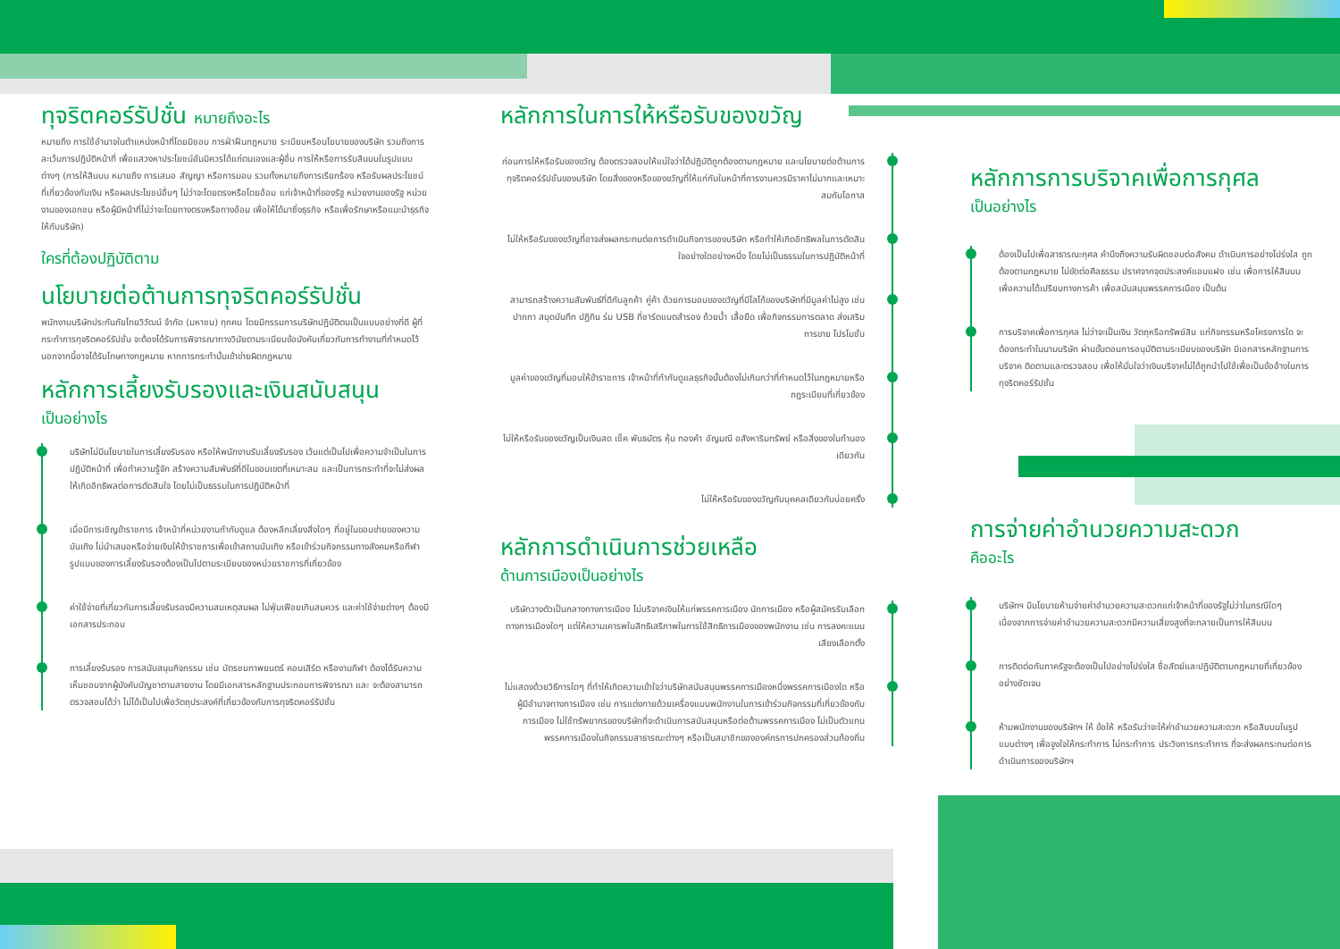ทุจริตคอร์รัปชั่น หมายถึงอะไร
หมายถึง การใช้อำนาจในตำแหน่งหน้าที่โดยมิชอบ การฝ่าฝืนกฎหมาย ระเบียบหรือนโยบายของบริษัท รวมถึงการละเว้นการปฏิบัติหน้าที่ เพื่อแสวงหาประโยชน์อันมิควรได้แก่ตนเองและผู้อื่น การให้หรือการรับสินบนในรูปแบบต่างๆ (การให้สินบน หมายถึง การเสนอ สัญญา หรือการมอบ รวมทั้งหมายถึงการเรียกร้อง หรือรับผลประโยชน์ที่เกี่ยวข้องกับเงิน หรือผลประโยชน์อื่นๆ ไม่ว่าจะโดยตรงหรือโดยอ้อม แก่เจ้าหน้าที่ของรัฐ หน่วยงานของรัฐ หน่วยงานของเอกชน หรือผู้มีหน้าที่ไม่ว่าจะโดยทางตรงหรือทางอ้อม เพื่อให้ได้มาซึ่งธุรกิจ หรือเพื่อรักษาหรือแนะนำธุรกิจให้กับบริษัท)
ใครที่ต้องปฏิบัติตาม
นโยบายต่อต้านการทุจริตคอร์รัปชั่น
พนักงานบริษัทประกันภัยไทยวิวัฒน์ จำกัด (มหาชน) ทุกคน โดยมีกรรมการบริษัทปฏิบัติตนเป็นแบบอย่างที่ดี ผู้ที่กระทำการทุจริตคอร์รัปชั่น จะต้องได้รับการพิจารณาทางวินัยตามระเบียบข้อบังคับเกี่ยวกับการทำงานที่กำหนดไว้ นอกจากนี้อาจได้รับโทษทางกฎหมาย หากการกระทำนั้นเข้าข่ายผิดกฎหมาย
หลักการเลี้ยงรับรองและเงินสนับสนุน
เป็นอย่างไร
บริษัทไม่มีนโยบายในการเลี้ยงรับรอง หรือให้พนักงานรับเลี้ยงรับรอง เว้นแต่เป็นไปเพื่อความจำเป็นในการปฏิบัติหน้าที่ เพื่อทำความรู้จัก สร้างความสัมพันธ์ที่ดีในขอบเขตที่เหมาะสม และเป็นการกระทำที่จะไม่ส่งผลให้เกิดอิทธิพลต่อการตัดสินใจ โดยไม่เป็นธรรมในการปฏิบัติหน้าที่
เมื่อมีการเชิญข้าราชการ เจ้าหน้าที่หน่วยงานกำกับดูแล ต้องหลีกเลี่ยงสิ่งใดๆ ที่อยู่ในขอบข่ายของความบันเทิง ไม่นำเสนอหรือจ่ายเงินให้ข้าราชการเพื่อเข้าสถานบันเทิง หรือเข้าร่วมกิจกรรมทางสังคมหรือกีฬา รูปแบบของการเลี้ยงรับรองต้องเป็นไปตามระเบียบของหน่วยราชการที่เกี่ยวข้อง
ค่าใช้จ่ายที่เกี่ยวกับการเลี้ยงรับรองมีความสมเหตุสมผล ไม่ฟุ่มเฟือยเกินสมควร และค่าใช้จ่ายต่างๆ ต้องมีเอกสารประกอบ
การเลี้ยงรับรอง การสนับสนุนกิจกรรม เช่น บัตรชมภาพยนตร์ คอนเสิร์ต หรืองานกีฬา ต้องได้รับความเห็นชอบจากผู้บังคับบัญชาตามสายงาน โดยมีเอกสารหลักฐานประกอบการพิจารณา และ จะต้องสามารถตรวจสอบได้ว่า ไม่ได้เป็นไปเพื่อวัตถุประสงค์ที่เกี่ยวข้องกับการทุจริตคอร์รัปชั่น
หลักการในการให้หรือรับของขวัญ
ก่อนการให้หรือรับของขวัญ ต้องตรวจสอบให้แน่ใจว่าได้ปฏิบัติถูกต้องตามกฎหมาย และนโยบายต่อต้านการทุจริตคอร์รัปชั่นของบริษัท โดยสิ่งของหรือของขวัญที่ให้แก่กันในหน้าที่การงานควรมีราคาไม่มากและเหมาะสมกับโอกาส
ไม่ให้หรือรับของขวัญที่อาจส่งผลกระทบต่อการดำเนินกิจการของบริษัท หรือทำให้เกิดอิทธิพลในการตัดสินใจอย่างใดอย่างหนึ่ง โดยไม่เป็นธรรมในการปฏิบัติหน้าที่
สามารถสร้างความสัมพันธ์ที่ดีกับลูกค้า คู่ค้า ด้วยการมอบของขวัญที่มีโลโก้ของบริษัทที่มีมูลค่าไม่สูง เช่น ปากกา สมุดบันทึก ปฏิทิน ร่ม USB ที่ชาร์ตแบตสำรอง ถ้วยน้ำ เสื้อยืด เพื่อกิจกรรมการตลาด ส่งเสริมการขาย โปรโมชั่น
มูลค่าของขวัญที่มอบให้ข้าราชการ เจ้าหน้าที่กำกับดูแลธุรกิจนั้นต้องไม่เกินกว่าที่กำหนดไว้ในกฎหมายหรือกฎระเบียบที่เกี่ยวข้อง
ไม่ให้หรือรับของขวัญเป็นเงินสด เช็ค พันธบัตร หุ้น ทองคำ อัญมณี อสังหาริมทรัพย์ หรือสิ่งของในทำนองเดียวกัน
ไม่ให้หรือรับของขวัญกับบุคคลเดียวกันบ่อยครั้ง
หลักการดำเนินการช่วยเหลือ
ด้านการเมืองเป็นอย่างไร
บริษัทวางตัวเป็นกลางทางการเมือง ไม่บริจาคเงินให้แก่พรรคการเมือง นักการเมือง หรือผู้สมัครรับเลือกทางการเมืองใดๆ แต่ให้ความเคารพในสิทธิเสรีภาพในการใช้สิทธิการเมืองของพนักงาน เช่น การลงคะแนนเสียงเลือกตั้ง
ไม่แสดงด้วยวิธีการใดๆ ที่ทำให้เกิดความเข้าใจว่าบริษัทสนับสนุนพรรคการเมืองหนึ่งพรรคการเมืองใด หรือผู้มีอำนาจทางการเมือง เช่น การแต่งกายด้วยเครื่องแบบพนักงานในการเข้าร่วมกิจกรรมที่เกี่ยวข้องกับการเมือง ไม่ใช้ทรัพยากรของบริษัทที่จะดำเนินการสนับสนุนหรือต่อต้านพรรคการเมือง ไม่เป็นตัวแทนพรรคการเมืองในกิจกรรมสาธารณะต่างๆ หรือเป็นสมาชิกขององค์กรการปกครองส่วนท้องถิ่น
หลักการการบริจาคเพื่อการกุศล
เป็นอย่างไร
ต้องเป็นไปเพื่อสาธารณะกุศล คำนึงถึงความรับผิดชอบต่อสังคม ดำเนินการอย่างโปร่งใส ถูกต้องตามกฎหมาย ไม่ขัดต่อศีลธรรม ปราศจากจุดประสงค์แอบแฝง เช่น เพื่อการให้สินบน เพื่อความได้เปรียบทางการค้า เพื่อสนับสนุนพรรคการเมือง เป็นต้น
การบริจาคเพื่อการกุศล ไม่ว่าจะเป็นเงิน วัตถุหรือทรัพย์สิน แก่กิจกรรมหรือโครงการใด จะต้องกระทำในนามบริษัท ผ่านขั้นตอนการอนุมัติตามระเบียบของบริษัท มีเอกสารหลักฐานการบริจาค ติดตามและตรวจสอบ เพื่อให้มั่นใจว่าเงินบริจาคไม่ได้ถูกนำไปใช้เพื่อเป็นข้ออ้างในการทุจริตคอร์รัปชั่น
การจ่ายค่าอำนวยความสะดวก
คืออะไร
บริษัทฯ มีนโยบายห้ามจ่ายค่าอำนวยความสะดวกแก่เจ้าหน้าที่ของรัฐไม่ว่าในกรณีใดๆ เนื่องจากการจ่ายค่าอำนวยความสะดวกมีความเสี่ยงสูงที่จะกลายเป็นการให้สินบน
การติดต่อกับภาครัฐจะต้องเป็นไปอย่างโปร่งใส ซื่อสัตย์และปฏิบัติตามกฎหมายที่เกี่ยวข้องอย่างชัดเจน
ห้ามพนักงานของบริษัทฯ ให้ ข้อให้ หรือรับว่าจะให้ค่าอำนวยความสะดวก หรือสินบนในรูปแบบต่างๆ เพื่อจูงใจให้กระทำการ ไม่กระทำการ ประวิงการกระทำการ ที่จะส่งผลกระทบต่อการดำเนินการของบริษัทฯ